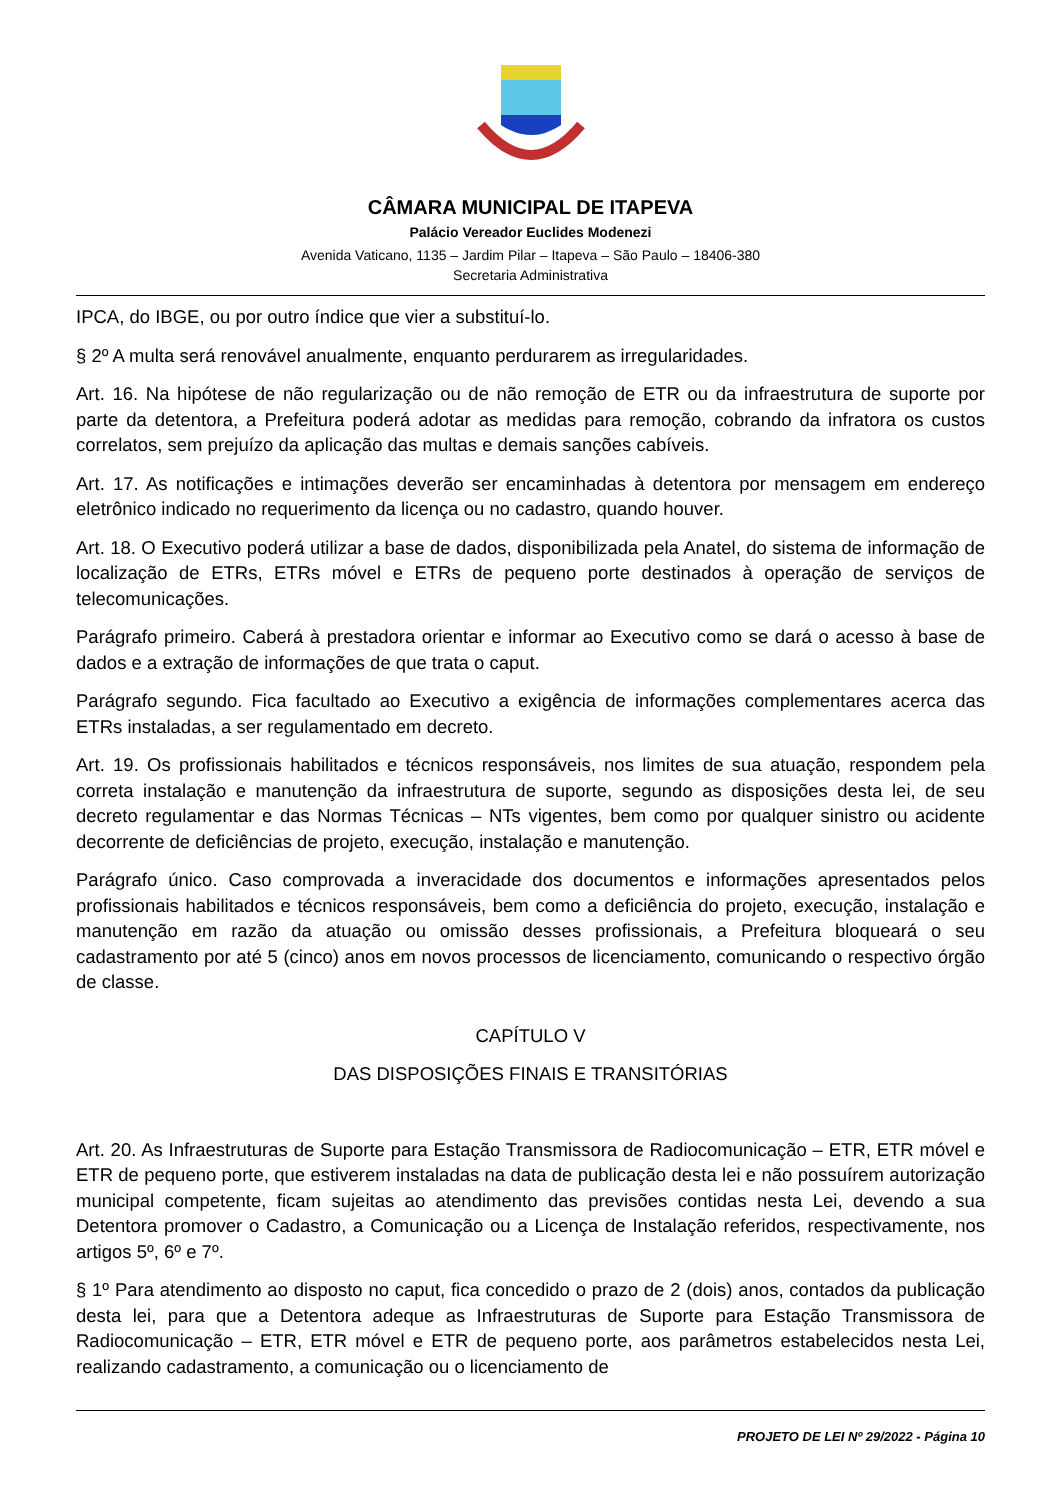CÂMARA MUNICIPAL DE ITAPEVA
Palácio Vereador Euclides Modenezi
Avenida Vaticano, 1135 – Jardim Pilar – Itapeva – São Paulo – 18406-380
Secretaria Administrativa
IPCA, do IBGE, ou por outro índice que vier a substituí-lo.
§ 2º A multa será renovável anualmente, enquanto perdurarem as irregularidades.
Art. 16. Na hipótese de não regularização ou de não remoção de ETR ou da infraestrutura de suporte por parte da detentora, a Prefeitura poderá adotar as medidas para remoção, cobrando da infratora os custos correlatos, sem prejuízo da aplicação das multas e demais sanções cabíveis.
Art. 17. As notificações e intimações deverão ser encaminhadas à detentora por mensagem em endereço eletrônico indicado no requerimento da licença ou no cadastro, quando houver.
Art. 18. O Executivo poderá utilizar a base de dados, disponibilizada pela Anatel, do sistema de informação de localização de ETRs, ETRs móvel e ETRs de pequeno porte destinados à operação de serviços de telecomunicações.
Parágrafo primeiro. Caberá à prestadora orientar e informar ao Executivo como se dará o acesso à base de dados e a extração de informações de que trata o caput.
Parágrafo segundo. Fica facultado ao Executivo a exigência de informações complementares acerca das ETRs instaladas, a ser regulamentado em decreto.
Art. 19. Os profissionais habilitados e técnicos responsáveis, nos limites de sua atuação, respondem pela correta instalação e manutenção da infraestrutura de suporte, segundo as disposições desta lei, de seu decreto regulamentar e das Normas Técnicas – NTs vigentes, bem como por qualquer sinistro ou acidente decorrente de deficiências de projeto, execução, instalação e manutenção.
Parágrafo único. Caso comprovada a inveracidade dos documentos e informações apresentados pelos profissionais habilitados e técnicos responsáveis, bem como a deficiência do projeto, execução, instalação e manutenção em razão da atuação ou omissão desses profissionais, a Prefeitura bloqueará o seu cadastramento por até 5 (cinco) anos em novos processos de licenciamento, comunicando o respectivo órgão de classe.
CAPÍTULO V
DAS DISPOSIÇÕES FINAIS E TRANSITÓRIAS
Art. 20. As Infraestruturas de Suporte para Estação Transmissora de Radiocomunicação – ETR, ETR móvel e ETR de pequeno porte, que estiverem instaladas na data de publicação desta lei e não possuírem autorização municipal competente, ficam sujeitas ao atendimento das previsões contidas nesta Lei, devendo a sua Detentora promover o Cadastro, a Comunicação ou a Licença de Instalação referidos, respectivamente, nos artigos 5º, 6º e 7º.
§ 1º Para atendimento ao disposto no caput, fica concedido o prazo de 2 (dois) anos, contados da publicação desta lei, para que a Detentora adeque as Infraestruturas de Suporte para Estação Transmissora de Radiocomunicação – ETR, ETR móvel e ETR de pequeno porte, aos parâmetros estabelecidos nesta Lei, realizando cadastramento, a comunicação ou o licenciamento de
PROJETO DE LEI Nº 29/2022 - Página 10